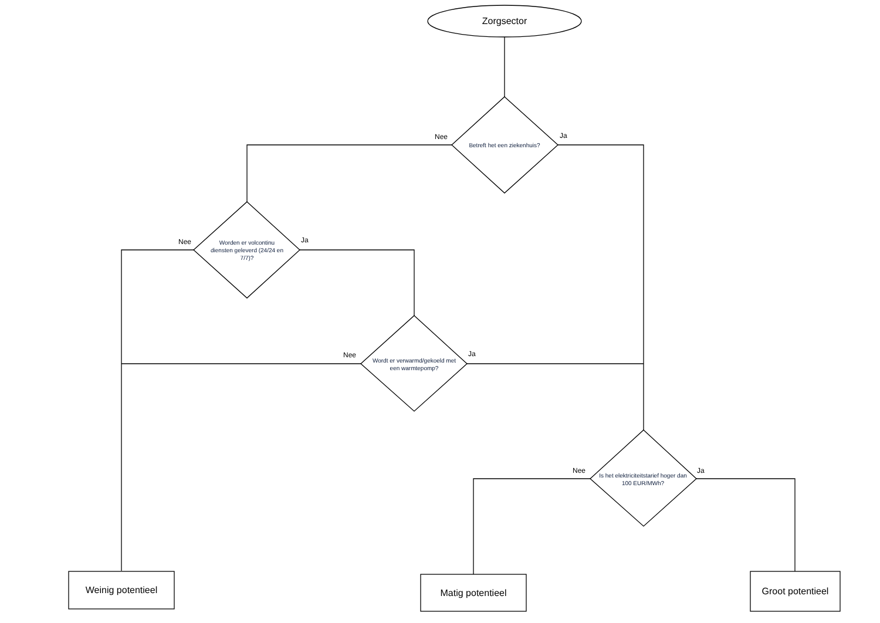Zorgsector
Betreft het een ziekenhuis?
Worden er volcontinu diensten geleverd (24/24 en 7/7)?
Wordt er verwarmd/gekoeld met een warmtepomp?
Is het elektriciteitstarief hoger dan 100 EUR/MWh?
Nee Ja
Nee Ja
Nee Ja
Nee Ja
Weinig potentieel Matig potentieel
Groot potentieel